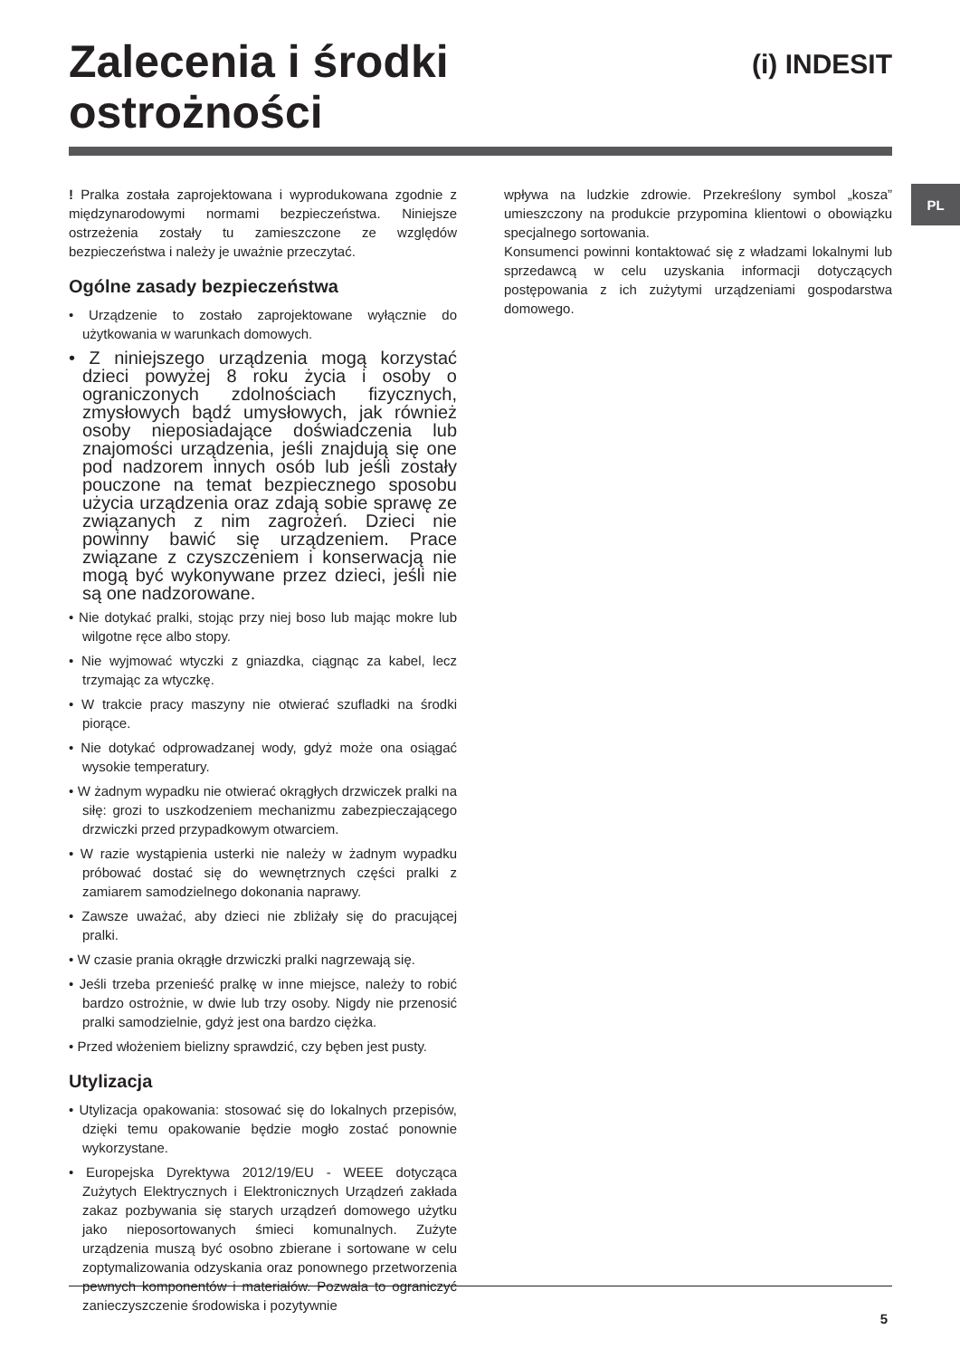Zalecenia i środki
ostrożności
(i) INDESIT
PL
! Pralka została zaprojektowana i wyprodukowana zgodnie z międzynarodowymi normami bezpieczeństwa. Niniejsze ostrzeżenia zostały tu zamieszczone ze względów bezpieczeństwa i należy je uważnie przeczytać.
Ogólne zasady bezpieczeństwa
• Urządzenie to zostało zaprojektowane wyłącznie do użytkowania w warunkach domowych.
• Z niniejszego urządzenia mogą korzystać dzieci powyżej 8 roku życia i osoby o ograniczonych zdolnościach fizycznych, zmysłowych bądź umysłowych, jak również osoby nieposiadające doświadczenia lub znajomości urządzenia, jeśli znajdują się one pod nadzorem innych osób lub jeśli zostały pouczone na temat bezpiecznego sposobu użycia urządzenia oraz zdają sobie sprawę ze związanych z nim zagrożeń. Dzieci nie powinny bawić się urządzeniem. Prace związane z czyszczeniem i konserwacją nie mogą być wykonywane przez dzieci, jeśli nie są one nadzorowane.
• Nie dotykać pralki, stojąc przy niej boso lub mając mokre lub wilgotne ręce albo stopy.
• Nie wyjmować wtyczki z gniazdka, ciągnąc za kabel, lecz trzymając za wtyczkę.
• W trakcie pracy maszyny nie otwierać szufladki na środki piorące.
• Nie dotykać odprowadzanej wody, gdyż może ona osiągać wysokie temperatury.
• W żadnym wypadku nie otwierać okrągłych drzwiczek pralki na siłę: grozi to uszkodzeniem mechanizmu zabezpieczającego drzwiczki przed przypadkowym otwarciem.
• W razie wystąpienia usterki nie należy w żadnym wypadku próbować dostać się do wewnętrznych części pralki z zamiarem samodzielnego dokonania naprawy.
• Zawsze uważać, aby dzieci nie zbliżały się do pracującej pralki.
• W czasie prania okrągłe drzwiczki pralki nagrzewają się.
• Jeśli trzeba przenieść pralkę w inne miejsce, należy to robić bardzo ostrożnie, w dwie lub trzy osoby. Nigdy nie przenosić pralki samodzielnie, gdyż jest ona bardzo ciężka.
• Przed włożeniem bielizny sprawdzić, czy bęben jest pusty.
Utylizacja
• Utylizacja opakowania: stosować się do lokalnych przepisów, dzięki temu opakowanie będzie mogło zostać ponownie wykorzystane.
• Europejska Dyrektywa 2012/19/EU - WEEE dotycząca Zużytych Elektrycznych i Elektronicznych Urządzeń zakłada zakaz pozbywania się starych urządzeń domowego użytku jako nieposortowanych śmieci komunalnych. Zużyte urządzenia muszą być osobno zbierane i sortowane w celu zoptymalizowania odzyskania oraz ponownego przetworzenia pewnych komponentów i materiałów. Pozwala to ograniczyć zanieczyszczenie środowiska i pozytywnie
wpływa na ludzkie zdrowie. Przekreślony symbol „kosza” umieszczony na produkcie przypomina klientowi o obowiązku specjalnego sortowania.
Konsumenci powinni kontaktować się z władzami lokalnymi lub sprzedawcą w celu uzyskania informacji dotyczących postępowania z ich zużytymi urządzeniami gospodarstwa domowego.
5